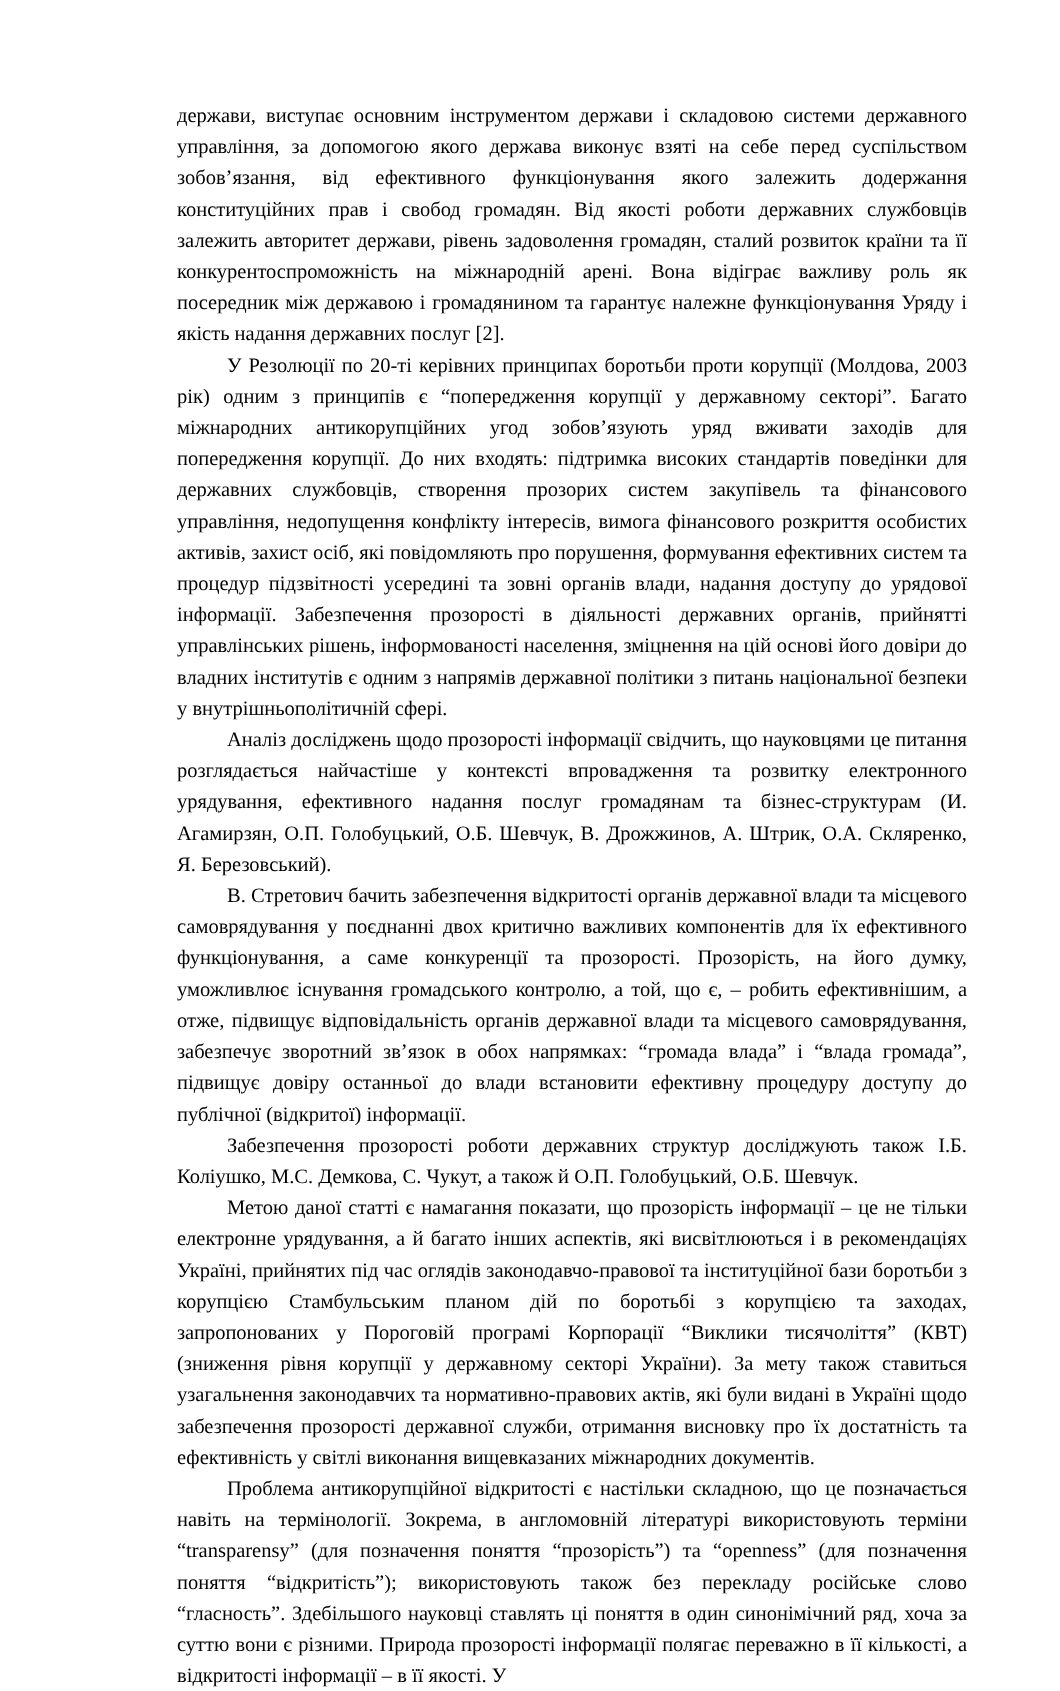держави, виступає основним інструментом держави і складовою системи державного управління, за допомогою якого держава виконує взяті на себе перед суспільством зобов’язання, від ефективного функціонування якого залежить додержання конституційних прав і свобод громадян. Від якості роботи державних службовців залежить авторитет держави, рівень задоволення громадян, сталий розвиток країни та її конкурентоспроможність на міжнародній арені. Вона відіграє важливу роль як посередник між державою і громадянином та гарантує належне функціонування Уряду і якість надання державних послуг [2].
У Резолюції по 20-ті керівних принципах боротьби проти корупції (Молдова, 2003 рік) одним з принципів є “попередження корупції у державному секторі”. Багато міжнародних антикорупційних угод зобов’язують уряд вживати заходів для попередження корупції. До них входять: підтримка високих стандартів поведінки для державних службовців, створення прозорих систем закупівель та фінансового управління, недопущення конфлікту інтересів, вимога фінансового розкриття особистих активів, захист осіб, які повідомляють про порушення, формування ефективних систем та процедур підзвітності усередині та зовні органів влади, надання доступу до урядової інформації. Забезпечення прозорості в діяльності державних органів, прийнятті управлінських рішень, інформованості населення, зміцнення на цій основі його довіри до владних інститутів є одним з напрямів державної політики з питань національної безпеки у внутрішньополітичній сфері.
Аналіз досліджень щодо прозорості інформації свідчить, що науковцями це питання розглядається найчастіше у контексті впровадження та розвитку електронного урядування, ефективного надання послуг громадянам та бізнес-структурам (И. Агамирзян, О.П. Голобуцький, О.Б. Шевчук, В. Дрожжинов, А. Штрик, О.А. Скляренко, Я. Березовський).
В. Стретович бачить забезпечення відкритості органів державної влади та місцевого самоврядування у поєднанні двох критично важливих компонентів для їх ефективного функціонування, а саме конкуренції та прозорості. Прозорість, на його думку, уможливлює існування громадського контролю, а той, що є, – робить ефективнішим, а отже, підвищує відповідальність органів державної влади та місцевого самоврядування, забезпечує зворотний зв’язок в обох напрямках: “громада влада” і “влада громада”, підвищує довіру останньої до влади встановити ефективну процедуру доступу до публічної (відкритої) інформації.
Забезпечення прозорості роботи державних структур досліджують також І.Б. Коліушко, М.С. Демкова, С. Чукут, а також й О.П. Голобуцький, О.Б. Шевчук.
Метою даної статті є намагання показати, що прозорість інформації – це не тільки електронне урядування, а й багато інших аспектів, які висвітлюються і в рекомендаціях Україні, прийнятих під час оглядів законодавчо-правової та інституційної бази боротьби з корупцією Стамбульським планом дій по боротьбі з корупцією та заходах, запропонованих у Пороговій програмі Корпорації “Виклики тисячоліття” (КВТ) (зниження рівня корупції у державному секторі України). За мету також ставиться узагальнення законодавчих та нормативно-правових актів, які були видані в Україні щодо забезпечення прозорості державної служби, отримання висновку про їх достатність та ефективність у світлі виконання вищевказаних міжнародних документів.
Проблема антикорупційної відкритості є настільки складною, що це позначається навіть на термінології. Зокрема, в англомовній літературі використовують терміни “transparensy” (для позначення поняття “прозорість”) та “openness” (для позначення поняття “відкритість”); використовують також без перекладу російське слово “гласность”. Здебільшого науковці ставлять ці поняття в один синонімічний ряд, хоча за суттю вони є різними. Природа прозорості інформації полягає переважно в її кількості, а відкритості інформації – в її якості. У